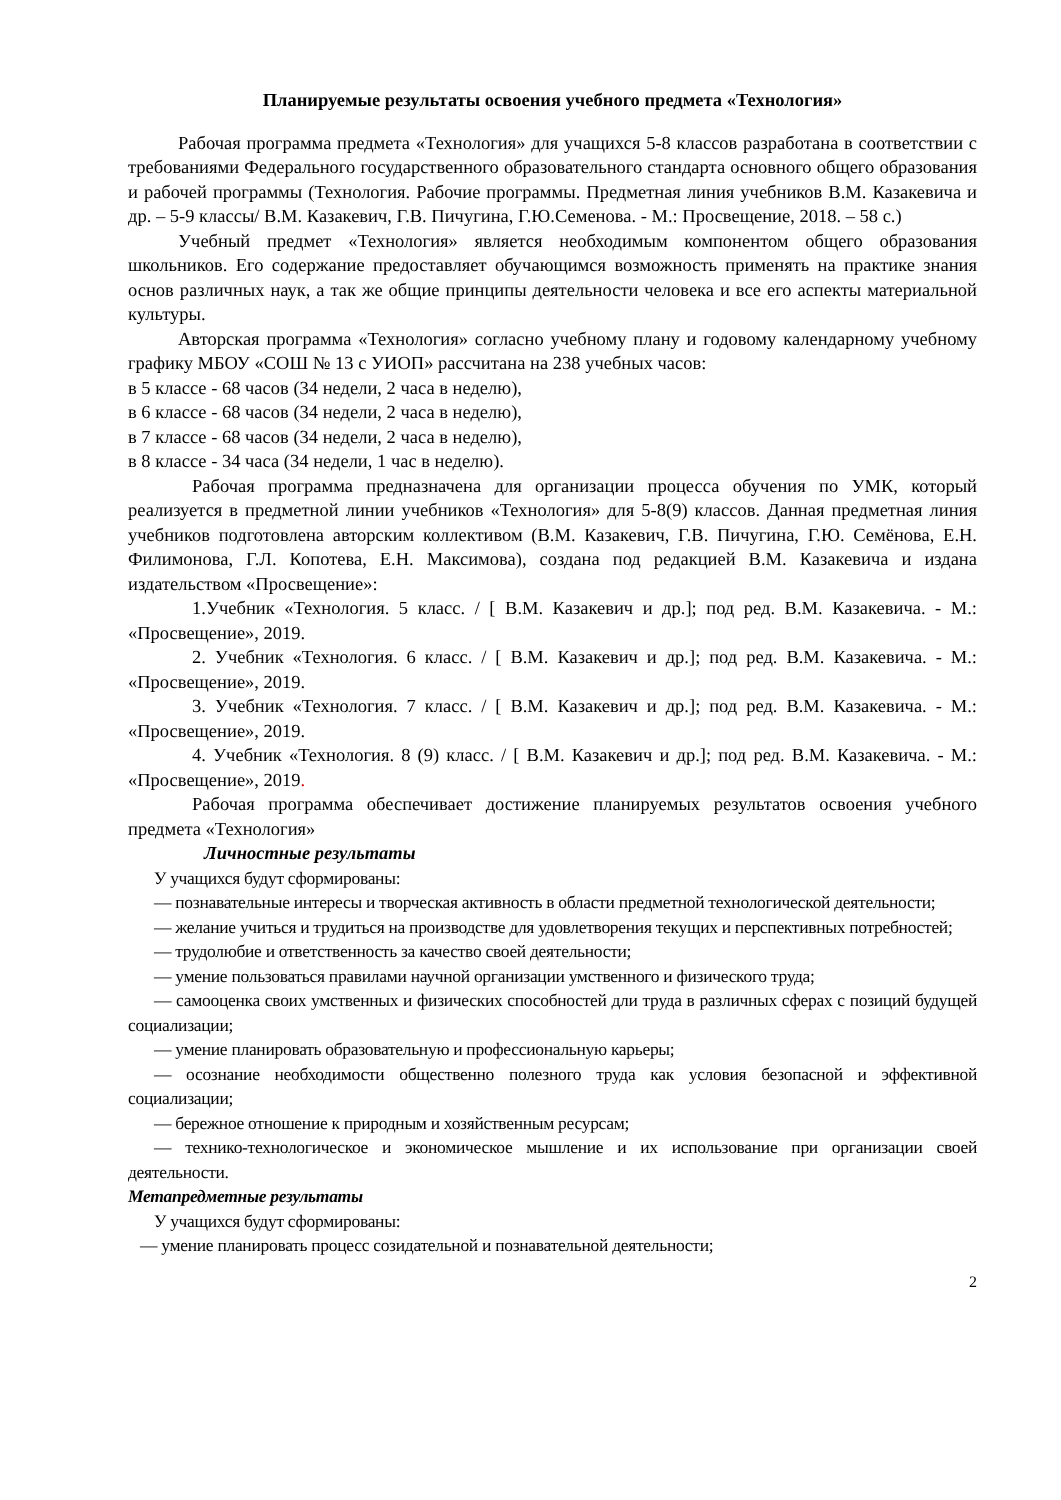Планируемые результаты освоения учебного предмета «Технология»
Рабочая программа предмета «Технология» для учащихся 5-8 классов разработана в соответствии с требованиями Федерального государственного образовательного стандарта основного общего образования и рабочей программы (Технология. Рабочие программы. Предметная линия учебников В.М. Казакевича и др. – 5-9 классы/ В.М. Казакевич, Г.В. Пичугина, Г.Ю.Семенова. - М.: Просвещение, 2018. – 58 с.)
Учебный предмет «Технология» является необходимым компонентом общего образования школьников. Его содержание предоставляет обучающимся возможность применять на практике знания основ различных наук, а так же общие принципы деятельности человека и все его аспекты материальной культуры.
Авторская программа «Технология» согласно учебному плану и годовому календарному учебному графику МБОУ «СОШ № 13 с УИОП» рассчитана на 238 учебных часов:
в 5 классе - 68 часов (34 недели, 2 часа в неделю),
в 6 классе - 68 часов (34 недели, 2 часа в неделю),
в 7 классе - 68 часов (34 недели, 2 часа в неделю),
в 8 классе - 34 часа (34 недели, 1 час в неделю).
Рабочая программа предназначена для организации процесса обучения по УМК, который реализуется в предметной линии учебников «Технология» для 5-8(9) классов. Данная предметная линия учебников подготовлена авторским коллективом (В.М. Казакевич, Г.В. Пичугина, Г.Ю. Семёнова, Е.Н. Филимонова, Г.Л. Копотева, Е.Н. Максимова), создана под редакцией В.М. Казакевича и издана издательством «Просвещение»:
1.Учебник «Технология. 5 класс. / [ В.М. Казакевич и др.]; под ред. В.М. Казакевича. - М.: «Просвещение», 2019.
2. Учебник «Технология. 6 класс. / [ В.М. Казакевич и др.]; под ред. В.М. Казакевича. - М.: «Просвещение», 2019.
3. Учебник «Технология. 7 класс. / [ В.М. Казакевич и др.]; под ред. В.М. Казакевича. - М.: «Просвещение», 2019.
4. Учебник «Технология. 8 (9) класс. / [ В.М. Казакевич и др.]; под ред. В.М. Казакевича. - М.: «Просвещение», 2019.
Рабочая программа обеспечивает достижение планируемых результатов освоения учебного предмета «Технология»
Личностные результаты
У учащихся будут сформированы:
— познавательные интересы и творческая активность в области предметной технологической деятельности;
— желание учиться и трудиться на производстве для удовлетворения текущих и перспективных потребностей;
— трудолюбие и ответственность за качество своей деятельности;
— умение пользоваться правилами научной организации умственного и физического труда;
— самооценка своих умственных и физических способностей дли труда в различных сферах с позиций будущей социализации;
— умение планировать образовательную и профессиональную карьеры;
— осознание необходимости общественно полезного труда как условия безопасной и эффективной социализации;
— бережное отношение к природным и хозяйственным ресурсам;
— технико-технологическое и экономическое мышление и их использование при организации своей деятельности.
Метапредметные результаты
У учащихся будут сформированы:
— умение планировать процесс созидательной и познавательной деятельности;
2